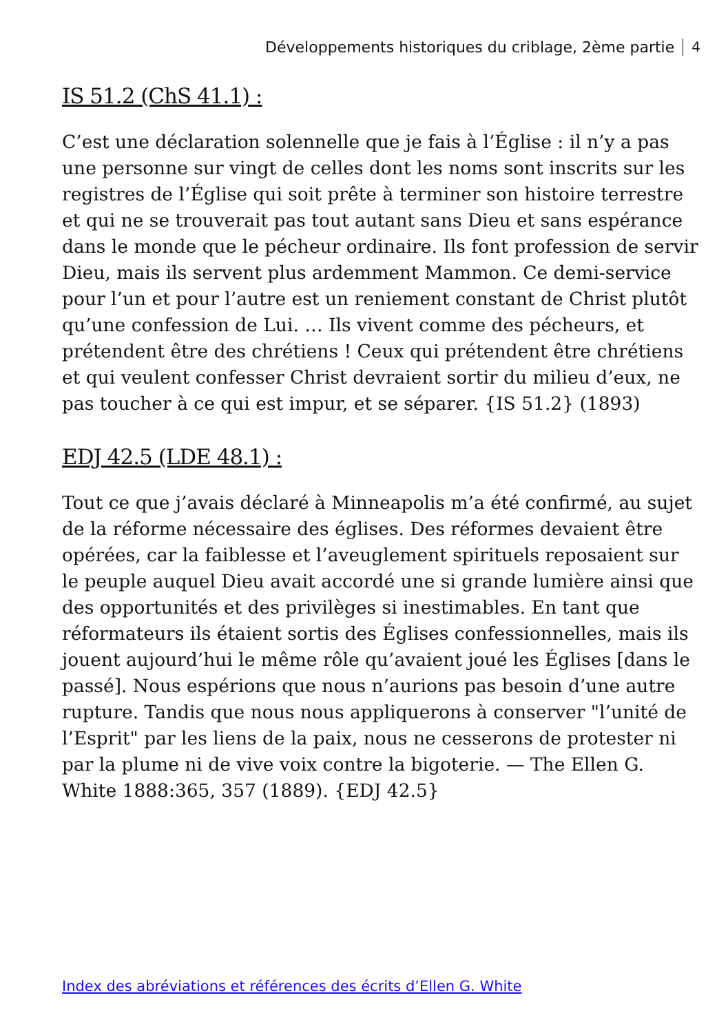Développements historiques du criblage, 2ème partie 4
IS 51.2 (ChS 41.1) :
C’est une déclaration solennelle que je fais à l’Église : il n’y a pas une personne sur vingt de celles dont les noms sont inscrits sur les registres de l’Église qui soit prête à terminer son histoire terrestre et qui ne se trouverait pas tout autant sans Dieu et sans espérance dans le monde que le pécheur ordinaire. Ils font profession de servir Dieu, mais ils servent plus ardemment Mammon. Ce demi-service pour l’un et pour l’autre est un reniement constant de Christ plutôt qu’une confession de Lui. … Ils vivent comme des pécheurs, et prétendent être des chrétiens ! Ceux qui prétendent être chrétiens et qui veulent confesser Christ devraient sortir du milieu d’eux, ne pas toucher à ce qui est impur, et se séparer. {IS 51.2} (1893)
EDJ 42.5 (LDE 48.1) :
Tout ce que j’avais déclaré à Minneapolis m’a été confirmé, au sujet de la réforme nécessaire des églises. Des réformes devaient être opérées, car la faiblesse et l’aveuglement spirituels reposaient sur le peuple auquel Dieu avait accordé une si grande lumière ainsi que des opportunités et des privilèges si inestimables. En tant que réformateurs ils étaient sortis des Églises confessionnelles, mais ils jouent aujourd’hui le même rôle qu’avaient joué les Églises [dans le passé]. Nous espérions que nous n’aurions pas besoin d’une autre rupture. Tandis que nous nous appliquerons à conserver "l’unité de l’Esprit" par les liens de la paix, nous ne cesserons de protester ni par la plume ni de vive voix contre la bigoterie. — The Ellen G. White 1888:365, 357 (1889). {EDJ 42.5}
Index des abréviations et références des écrits d’Ellen G. White